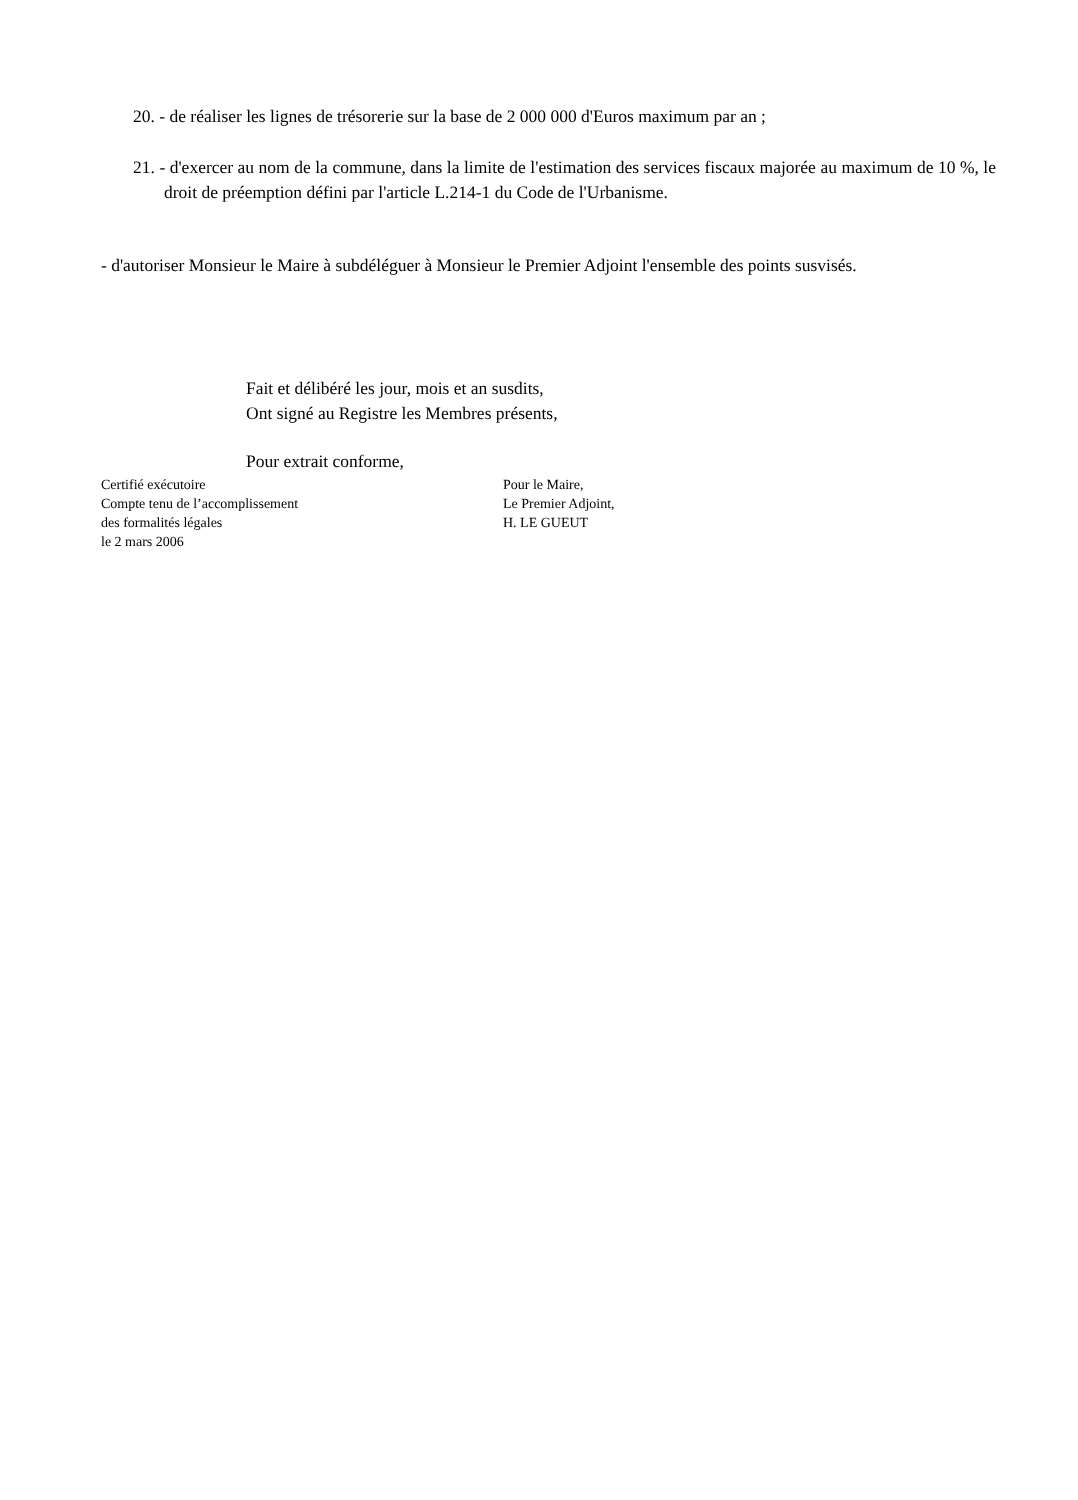20. - de réaliser les lignes de trésorerie sur la base de 2 000 000 d'Euros maximum par an ;
21. - d'exercer au nom de la commune, dans la limite de l'estimation des services fiscaux majorée au maximum de 10 %, le droit de préemption défini par l'article L.214-1 du Code de l'Urbanisme.
- d'autoriser Monsieur le Maire à subdéléguer à Monsieur le Premier Adjoint l'ensemble des points susvisés.
Fait et délibéré les jour, mois et an susdits,
Ont signé au Registre les Membres présents,
Pour extrait conforme,
Certifié exécutoire
Compte tenu de l’accomplissement
des formalités légales
le 2 mars 2006
Pour le Maire,
Le Premier Adjoint,
H. LE GUEUT